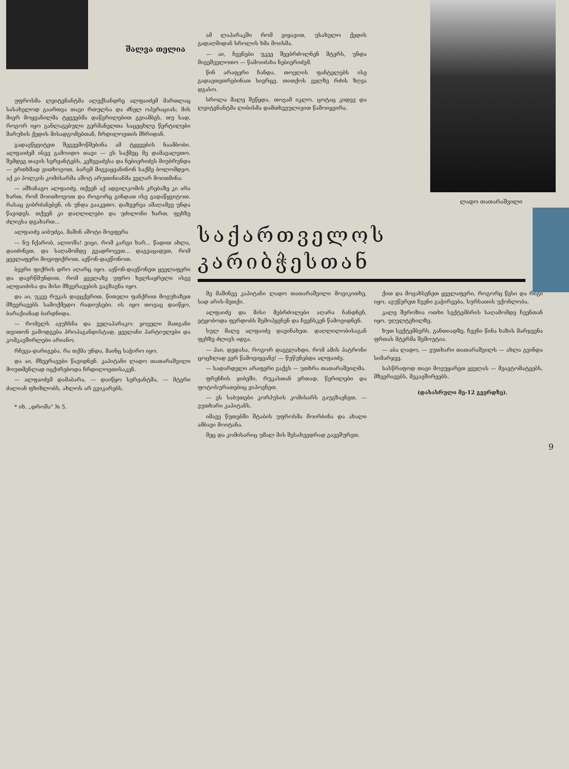შალვა თელია
უფროსმა ლეიტენანტმა ალექსანდრე ალფაიძემ მართლაც სასახელოდ გაართვა თავი რთულსა და ძნელ ოპერაციას; მის მიერ მოყვანილმა ტყვეებმა დაწვრილებით გვიამბეს, თუ სად, როგორ იყო განლაგებული გერმანელთა საცეცხლე წერტილები მარუხის ქედის მისადგომებთან, ჩრდილოეთის მხრიდან.
გადავწყვიტეთ შეგვემოწმებინა ამ ტყვეების ნაამბობი. ალფაიძემ ისევ გამოიდო თავი — ეს საქმეც მე დამავალეთო. შემდეგ თავის სერჟანტებს, კეზევაძესა და ნებიერიძეს მიუბრუნდა — ერთხმად ვითხოვოთ, ბარემ მიგვაყვანინონ საქმე ბოლომდეო. აქ კი პოლკის კომისარმა აშოტ არუთინიანმა ველარ მოითმინა:
— ამხანაგო ალფაიძე, თქვენ აქ ადგილკომის კრებაზე კი არა ხართ, რომ მოითხოვოთ და როგორც გინდათ ისე გადაწყვიტოთ. რასაც გიბრძანებენ, ის უნდა გააკეთო. დაზვერვა ამაღამვე უნდა წავიდეს. თქვენ კი დაღლილები და უძილონი ხართ, ფეხზე ძლივსა დგახართ...
ალფაიძე აიბუძგა, მაშინ აშოტი მოეფერა
— ნუ ჩქარობ, ალიოშა! ვიცი, რომ კარგი ხარ... წადით ახლა, დაიძინეთ, და საღამომდე გვადროვეთ... დაგვაცადეთ, რომ ყველაფერი მოვიფიქროთ, ავწონ-დავწონოთ.
ბევრი ფიქრის დრო აღარც იყო. ავწონ-დავწონეთ ყველაფერი და დავრწმუნდით, რომ ყველაზე უფრო ხელსაყრელი ისევ ალფაიძისა და მისი მზვერავების გაგზავნა იყო.
და აი, უკვე რუკას დავცქერით, წითელი ფანქრით მოვუხაზეთ მზვერავებს სამოქმედო რადიუსები. ის იყო თოვაც დაიწყო, ბარაქიანად ბარდნიდა.
— რომელს ავუხსნა და ველაპარაკო: ყოველი მათგანი თვითონ გამოდგება პროპაგანდისტად, ყველანი პარტიულები და კომკავშირლები არიანო.
რჩევა-დარიგება, რა თქმა უნდა, მაინც საჭირო იყო.
და აი, მზვერავები წავიდნენ. კაპიტანი ლადო თათარაშვილი მოუთმენლად იცქირებოდა ჩრდილოეთისაკენ.
— ალფაიძემ დამაბარა, — დაიწყო სერჟანტმა, — მტერი ძალიან ფხიზლობს, ახლოს არ გვიკარებს.
* იხ. „დროშა" № 5.
ამ ლაპარაკში რომ ვიყავით, უსახელო ქედის გადაღმიდან სროლის ხმა მოისმა.
— აი, ჩვენები უკვე შეებრძოლნენ მტერს, უნდა მივეშველოთო — წამოიძახა ნებიერიძემ.
წინ არაფერი ჩანდა, თოვლის ფანტელებს ისე გადაეთეთრებინათ სივრცე, თითქოს ველზე რძის ზღვა დგასო.
სროლა მალე შეწყდა, თოვამ იკლო. ცოტაც კიდევ და ლეიტენანტმა ლიბისმა დამთხვეულივით წამოიყვირა.
ლადო თათარაშვილი
საქართველოს კარიბჭესთან
მე მაშინვე კაპიტანი ლადო თათარაშვილი მოვიკითხე, სად არის-მეთქი.
ალფაიძე და მისი მებრძოლები აღარა ჩანდნენ, ეტყობოდა ფერდობს შემოჰყვნენ და ჩვენსკენ წამოვიდნენ.
სულ მალე ალფაიძე დავინახეთ. დაღლილობისაგან ფეხზე ძლივს იდგა.
— ჰაი, დედასა, როგორ დავგლახდი, რომ ამის პატრონი ცოცხლად ვერ წამოვიყვანე! — წუწუნებდა ალფაიძე.
— სადარდელი არაფერი გაქვს — უთხრა თათარაშვილმა.
ფრენჩის ჯიბეში, რუკასთან ერთად, წერილები და ფოტოსურათებიც ვიპოვნეთ.
— ეს საბუთები კორპუსის კომისარს გაუგზავნეთ, — ვუთხარი კაპიტანს.
იმავე წუთებში შტაბის უფროსმა მოირბინა და ახალი ამბავი მოიტანა.
მეც და კომისარიც უმალ მის შესახვედრად გავეშურეთ.
ქით და მოვახსენეთ ყველაფერი, როგორც წესი და რიგი იყო, ავუწერეთ ჩვენი გაჭირვება, სურსათის უქონლობა.
კალე შეროზია ოთხი სექტემბრის საღამომდე ჩვენთან იყო, უღელტეხილზე.
ხუთ სექტემბერს, განთიადზე, ჩვენი წინა ხაზის მარჯვენა ფრთას მტერმა შემოუტია.
— აბა ლადო, — ვუთხარი თათარაშვილს — ახლა გვინდა სიმარჯვე.
სასწრაფოდ თავი მოვუყარეთ ყველას — მეავტომატეებს, მზვერავებს, მეკავშირეებს.
(დასასრული მე-12 გვერდზე).
9